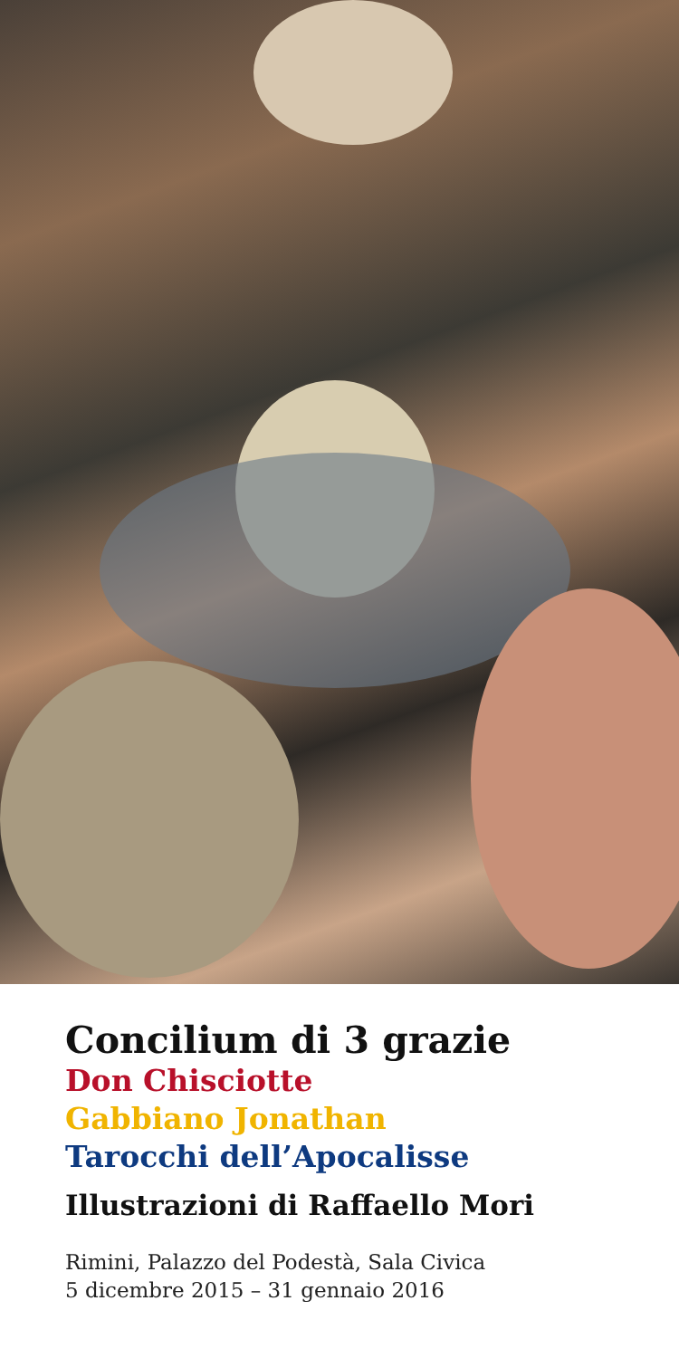Concilium di 3 grazie
Don Chisciotte
Gabbiano Jonathan
Tarocchi dell’Apocalisse
Illustrazioni di Raffaello Mori
Rimini, Palazzo del Podestà, Sala Civica
5 dicembre 2015 – 31 gennaio 2016